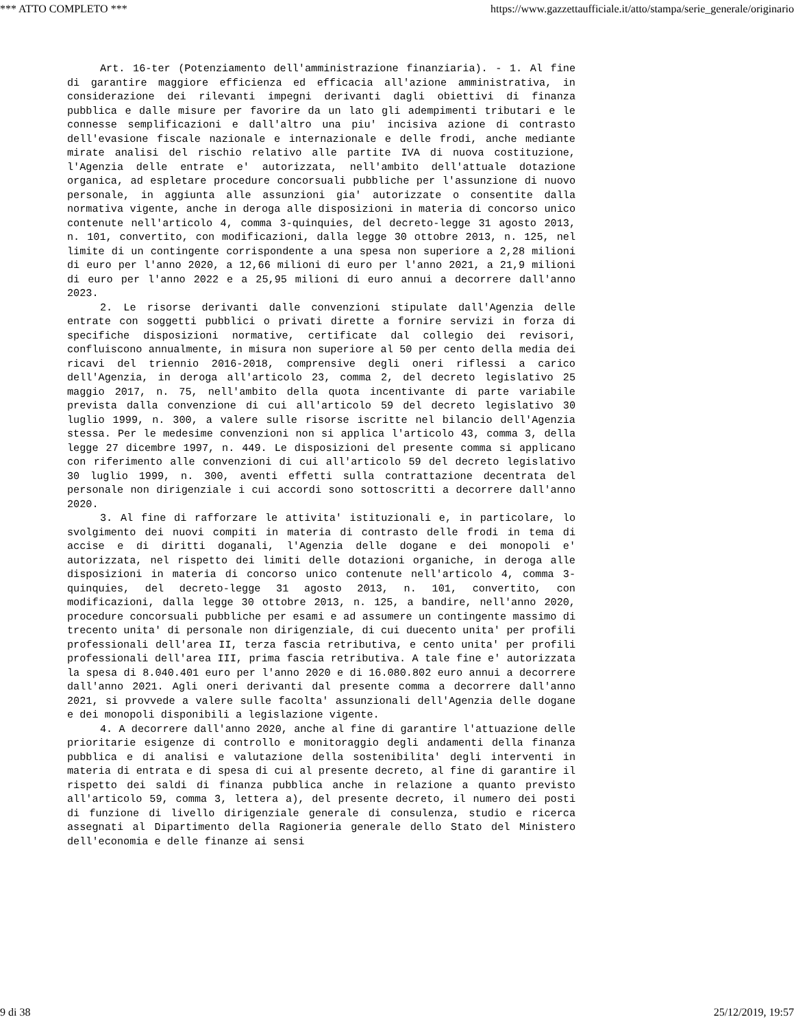*** ATTO COMPLETO *** https://www.gazzettaufficiale.it/atto/stampa/serie_generale/originario
Art. 16-ter (Potenziamento dell'amministrazione finanziaria). - 1. Al fine di garantire maggiore efficienza ed efficacia all'azione amministrativa, in considerazione dei rilevanti impegni derivanti dagli obiettivi di finanza pubblica e dalle misure per favorire da un lato gli adempimenti tributari e le connesse semplificazioni e dall'altro una piu' incisiva azione di contrasto dell'evasione fiscale nazionale e internazionale e delle frodi, anche mediante mirate analisi del rischio relativo alle partite IVA di nuova costituzione, l'Agenzia delle entrate e' autorizzata, nell'ambito dell'attuale dotazione organica, ad espletare procedure concorsuali pubbliche per l'assunzione di nuovo personale, in aggiunta alle assunzioni gia' autorizzate o consentite dalla normativa vigente, anche in deroga alle disposizioni in materia di concorso unico contenute nell'articolo 4, comma 3-quinquies, del decreto-legge 31 agosto 2013, n. 101, convertito, con modificazioni, dalla legge 30 ottobre 2013, n. 125, nel limite di un contingente corrispondente a una spesa non superiore a 2,28 milioni di euro per l'anno 2020, a 12,66 milioni di euro per l'anno 2021, a 21,9 milioni di euro per l'anno 2022 e a 25,95 milioni di euro annui a decorrere dall'anno 2023.
2. Le risorse derivanti dalle convenzioni stipulate dall'Agenzia delle entrate con soggetti pubblici o privati dirette a fornire servizi in forza di specifiche disposizioni normative, certificate dal collegio dei revisori, confluiscono annualmente, in misura non superiore al 50 per cento della media dei ricavi del triennio 2016-2018, comprensive degli oneri riflessi a carico dell'Agenzia, in deroga all'articolo 23, comma 2, del decreto legislativo 25 maggio 2017, n. 75, nell'ambito della quota incentivante di parte variabile prevista dalla convenzione di cui all'articolo 59 del decreto legislativo 30 luglio 1999, n. 300, a valere sulle risorse iscritte nel bilancio dell'Agenzia stessa. Per le medesime convenzioni non si applica l'articolo 43, comma 3, della legge 27 dicembre 1997, n. 449. Le disposizioni del presente comma si applicano con riferimento alle convenzioni di cui all'articolo 59 del decreto legislativo 30 luglio 1999, n. 300, aventi effetti sulla contrattazione decentrata del personale non dirigenziale i cui accordi sono sottoscritti a decorrere dall'anno 2020.
3. Al fine di rafforzare le attivita' istituzionali e, in particolare, lo svolgimento dei nuovi compiti in materia di contrasto delle frodi in tema di accise e di diritti doganali, l'Agenzia delle dogane e dei monopoli e' autorizzata, nel rispetto dei limiti delle dotazioni organiche, in deroga alle disposizioni in materia di concorso unico contenute nell'articolo 4, comma 3-quinquies, del decreto-legge 31 agosto 2013, n. 101, convertito, con modificazioni, dalla legge 30 ottobre 2013, n. 125, a bandire, nell'anno 2020, procedure concorsuali pubbliche per esami e ad assumere un contingente massimo di trecento unita' di personale non dirigenziale, di cui duecento unita' per profili professionali dell'area II, terza fascia retributiva, e cento unita' per profili professionali dell'area III, prima fascia retributiva. A tale fine e' autorizzata la spesa di 8.040.401 euro per l'anno 2020 e di 16.080.802 euro annui a decorrere dall'anno 2021. Agli oneri derivanti dal presente comma a decorrere dall'anno 2021, si provvede a valere sulle facolta' assunzionali dell'Agenzia delle dogane e dei monopoli disponibili a legislazione vigente.
4. A decorrere dall'anno 2020, anche al fine di garantire l'attuazione delle prioritarie esigenze di controllo e monitoraggio degli andamenti della finanza pubblica e di analisi e valutazione della sostenibilita' degli interventi in materia di entrata e di spesa di cui al presente decreto, al fine di garantire il rispetto dei saldi di finanza pubblica anche in relazione a quanto previsto all'articolo 59, comma 3, lettera a), del presente decreto, il numero dei posti di funzione di livello dirigenziale generale di consulenza, studio e ricerca assegnati al Dipartimento della Ragioneria generale dello Stato del Ministero dell'economia e delle finanze ai sensi
9 di 38 25/12/2019, 19:57